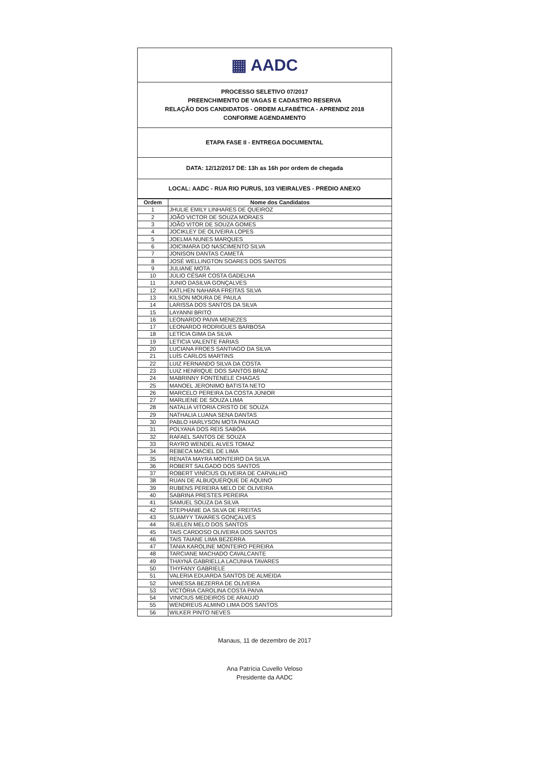▦ AADC
PROCESSO SELETIVO 07/2017
PREENCHIMENTO DE VAGAS E CADASTRO RESERVA
RELAÇÃO DOS CANDIDATOS - ORDEM ALFABÉTICA - APRENDIZ 2018
CONFORME AGENDAMENTO
ETAPA FASE II - ENTREGA DOCUMENTAL
DATA: 12/12/2017 DE: 13h as 16h por ordem de chegada
LOCAL: AADC - RUA RIO PURUS, 103 VIEIRALVES - PREDIO ANEXO
| Ordem | Nome dos Candidatos |
| --- | --- |
| 1 | JHULIE EMILY LINHARES DE QUEIROZ |
| 2 | JOÃO VICTOR DE SOUZA MORAES |
| 3 | JOÃO VITOR DE SOUZA GOMES |
| 4 | JOCIKLEY DE OLIVEIRA LOPES |
| 5 | JOELMA NUNES MARQUES |
| 6 | JOICIMARA DO NASCIMENTO SILVA |
| 7 | JONISON DANTAS CAMETÁ |
| 8 | JOSÉ WELLINGTON SOARES DOS SANTOS |
| 9 | JULIANE MOTA |
| 10 | JÚLIO CÉSAR COSTA GADELHA |
| 11 | JUNIO DASILVA GONÇALVES |
| 12 | KATLHEN NAHARA FREITAS SILVA |
| 13 | KILSON MOURA DE PAULA |
| 14 | LARISSA DOS SANTOS DA SILVA |
| 15 | LAYANNI BRITO |
| 16 | LEONARDO PAIVA MENEZES |
| 17 | LEONARDO RODRIGUES BARBOSA |
| 18 | LETÍCIA GIMA DA SILVA |
| 19 | LETICIA VALENTE FARIAS |
| 20 | LUCIANA FROES SANTIAGO DA SILVA |
| 21 | LUÍS CARLOS MARTINS |
| 22 | LUIZ FERNANDO SILVA DA COSTA |
| 23 | LUIZ HENRIQUE DOS SANTOS BRAZ |
| 24 | MABRINNY FONTENELE CHAGAS |
| 25 | MANOEL JERONIMO BATISTA NETO |
| 26 | MARCELO PEREIRA DA COSTA JÚNIOR |
| 27 | MARLIENE DE SOUZA LIMA |
| 28 | NATALIA VITORIA CRISTO DE SOUZA |
| 29 | NATHALIA LUANA SENA DANTAS |
| 30 | PABLO HARLYSON MOTA PAIXAO |
| 31 | POLYANA DOS REIS SABÓIA |
| 32 | RAFAEL SANTOS DE SOUZA |
| 33 | RAYRO WENDEL ALVES TOMAZ |
| 34 | REBECA MACIEL DE LIMA |
| 35 | RENATA MAYRA MONTEIRO DA SILVA |
| 36 | ROBERT SALGADO DOS SANTOS |
| 37 | ROBERT VINÍCIUS OLIVEIRA DE CARVALHO |
| 38 | RUAN DE ALBUQUERQUE DE AQUINO |
| 39 | RUBENS PEREIRA MELO DE OLIVEIRA |
| 40 | SABRINA PRESTES PEREIRA |
| 41 | SAMUEL SOUZA DA SILVA |
| 42 | STEPHANIE DA SILVA DE FREITAS |
| 43 | SUAMYY TAVARES GONÇALVES |
| 44 | SUELEN MELO DOS SANTOS |
| 45 | TAIS CARDOSO OLIVEIRA DOS SANTOS |
| 46 | TAIS TAIANE LIMA BEZERRA |
| 47 | TANIA KAROLINE MONTEIRO PEREIRA |
| 48 | TARCIANE MACHADO CAVALCANTE |
| 49 | THAYNÁ GABRIELLA LACUNHA TAVARES |
| 50 | THYFANY GABRIELE |
| 51 | VALERIA EDUARDA SANTOS DE ALMEIDA |
| 52 | VANESSA BEZERRA DE OLIVEIRA |
| 53 | VICTÓRIA CAROLINA COSTA PAIVA |
| 54 | VINICIUS MEDEIROS DE ARAÚJO |
| 55 | WENDREUS ALMINO LIMA DOS SANTOS |
| 56 | WILKER PINTO NEVES |
Manaus, 11 de dezembro de 2017
Ana Patrícia Cuvello Veloso
Presidente da AADC